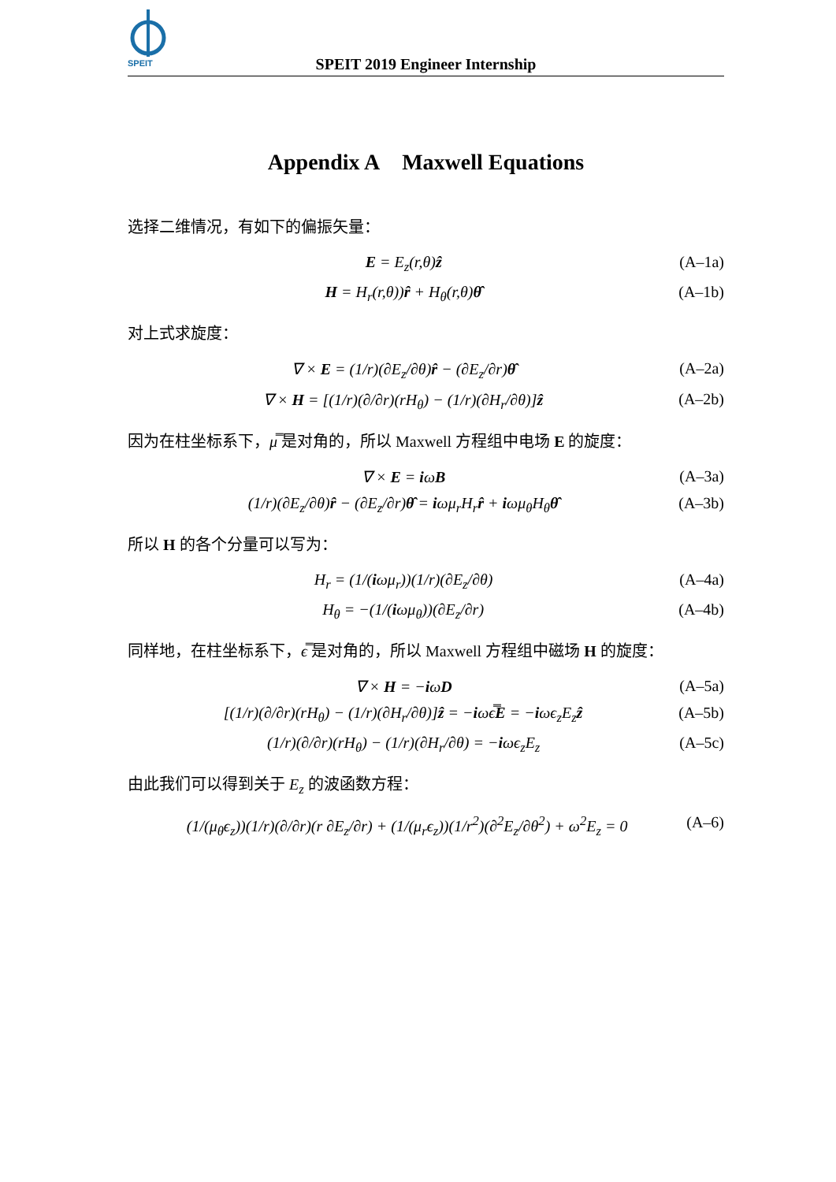SPEIT
SPEIT 2019 Engineer Internship
Appendix A Maxwell Equations
选择二维情况，有如下的偏振矢量：
E = E<sub>z</sub>(r,θ)ẑ (A–1a)
H = H<sub>r</sub>(r,θ))r̂ + H<sub>θ</sub>(r,θ)θ̂ (A–1b)
对上式求旋度：
∇ × E = (1/r)(∂E<sub>z</sub>/∂θ)r̂ − (∂E<sub>z</sub>/∂r)θ̂ (A–2a)
∇ × H = [(1/r)(∂/∂r)(rH<sub>θ</sub>) − (1/r)(∂H<sub>r</sub>/∂θ)]ẑ (A–2b)
因为在柱坐标系下，μ̿ 是对角的，所以 Maxwell 方程组中电场 E 的旋度：
∇ × E = iωB (A–3a)
(1/r)(∂E<sub>z</sub>/∂θ)r̂ − (∂E<sub>z</sub>/∂r)θ̂ = iωμ<sub>r</sub>H<sub>r</sub>r̂ + iωμ<sub>θ</sub>H<sub>θ</sub>θ̂ (A–3b)
所以 H 的各个分量可以写为：
H<sub>r</sub> = (1/(iωμ<sub>r</sub>))(1/r)(∂E<sub>z</sub>/∂θ) (A–4a)
H<sub>θ</sub> = −(1/(iωμ<sub>θ</sub>))(∂E<sub>z</sub>/∂r) (A–4b)
同样地，在柱坐标系下，ϵ̿ 是对角的，所以 Maxwell 方程组中磁场 H 的旋度：
∇ × H = −iωD (A–5a)
[(1/r)(∂/∂r)(rH<sub>θ</sub>) − (1/r)(∂H<sub>r</sub>/∂θ)]ẑ = −iωϵ̿E = −iωϵ<sub>z</sub>E<sub>z</sub>ẑ (A–5b)
(1/r)(∂/∂r)(rH<sub>θ</sub>) − (1/r)(∂H<sub>r</sub>/∂θ) = −iωϵ<sub>z</sub>E<sub>z</sub> (A–5c)
由此我们可以得到关于 E<sub>z</sub> 的波函数方程：
(1/(μ<sub>θ</sub>ϵ<sub>z</sub>))(1/r)(∂/∂r)(r ∂E<sub>z</sub>/∂r) + (1/(μ<sub>r</sub>ϵ<sub>z</sub>))(1/r<sup>2</sup>)(∂<sup>2</sup>E<sub>z</sub>/∂θ<sup>2</sup>) + ω<sup>2</sup>E<sub>z</sub> = 0 (A–6)